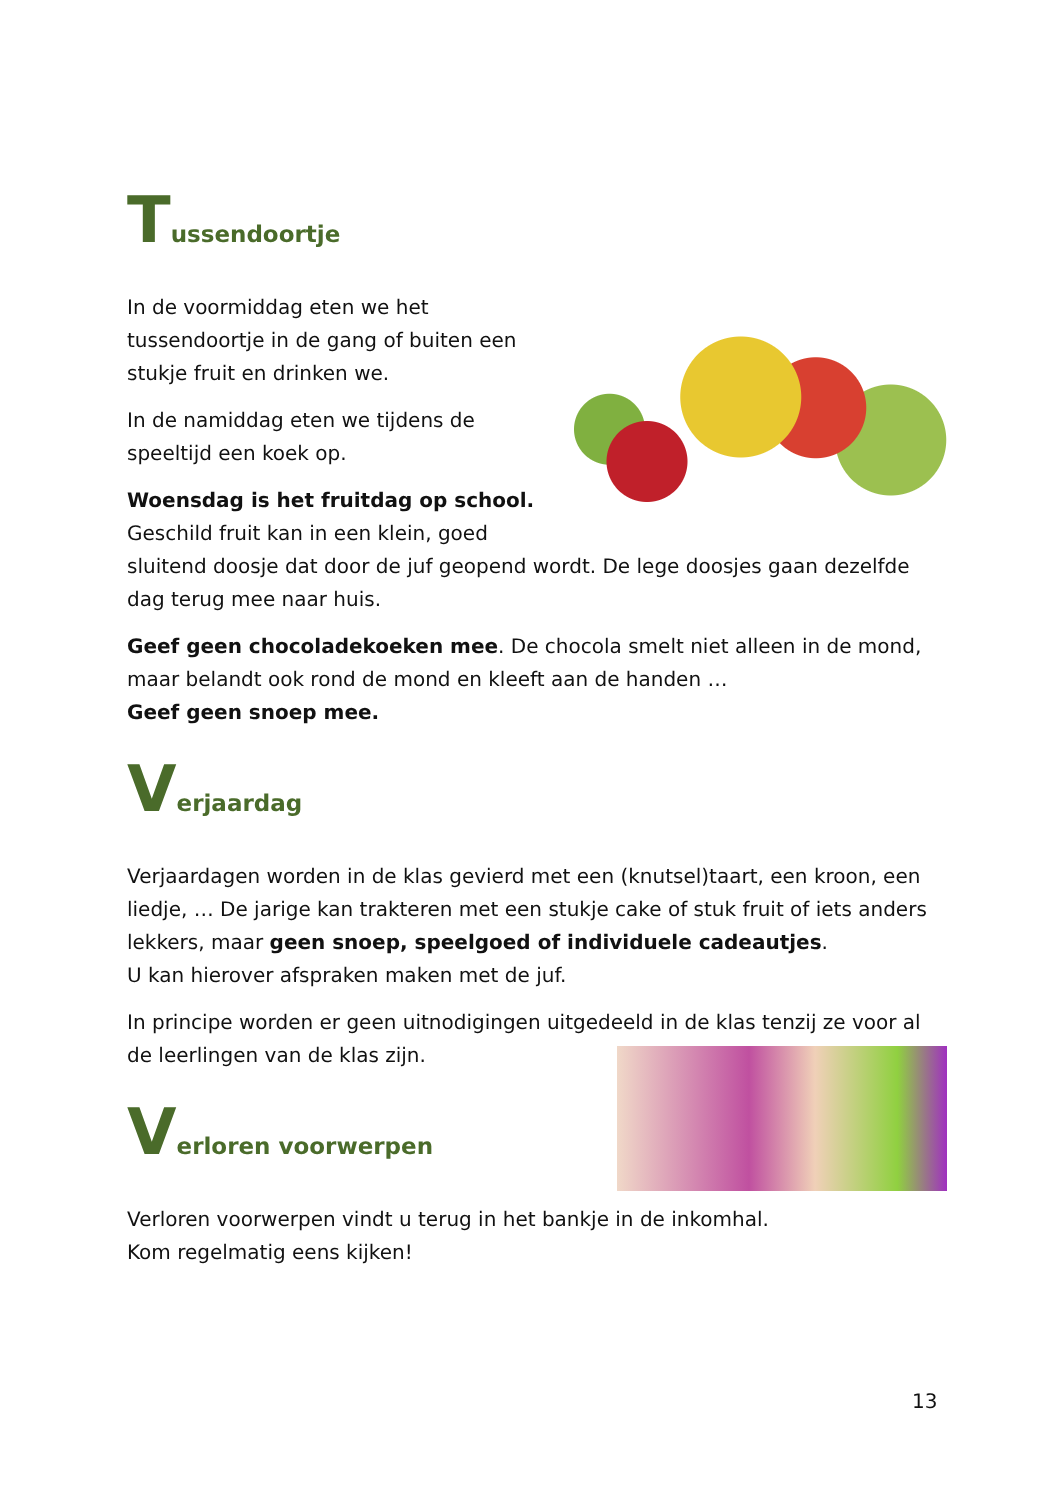Tussendoortje
In de voormiddag eten we het tussendoortje in de gang of buiten een stukje fruit en drinken we.
In de namiddag eten we tijdens de speeltijd een koek op.
Woensdag is het fruitdag op school.
Geschild fruit kan in een klein, goed sluitend doosje dat door de juf geopend wordt. De lege doosjes gaan dezelfde dag terug mee naar huis.
Geef geen chocoladekoeken mee. De chocola smelt niet alleen in de mond, maar belandt ook rond de mond en kleeft aan de handen …
Geef geen snoep mee.
Verjaardag
Verjaardagen worden in de klas gevierd met een (knutsel)taart, een kroon, een liedje, … De jarige kan trakteren met een stukje cake of stuk fruit of iets anders lekkers, maar geen snoep, speelgoed of individuele cadeautjes.
U kan hierover afspraken maken met de juf.
In principe worden er geen uitnodigingen uitgedeeld in de klas tenzij ze voor al de leerlingen van de klas zijn.
Verloren voorwerpen
Verloren voorwerpen vindt u terug in het bankje in de inkomhal.
Kom regelmatig eens kijken!
13